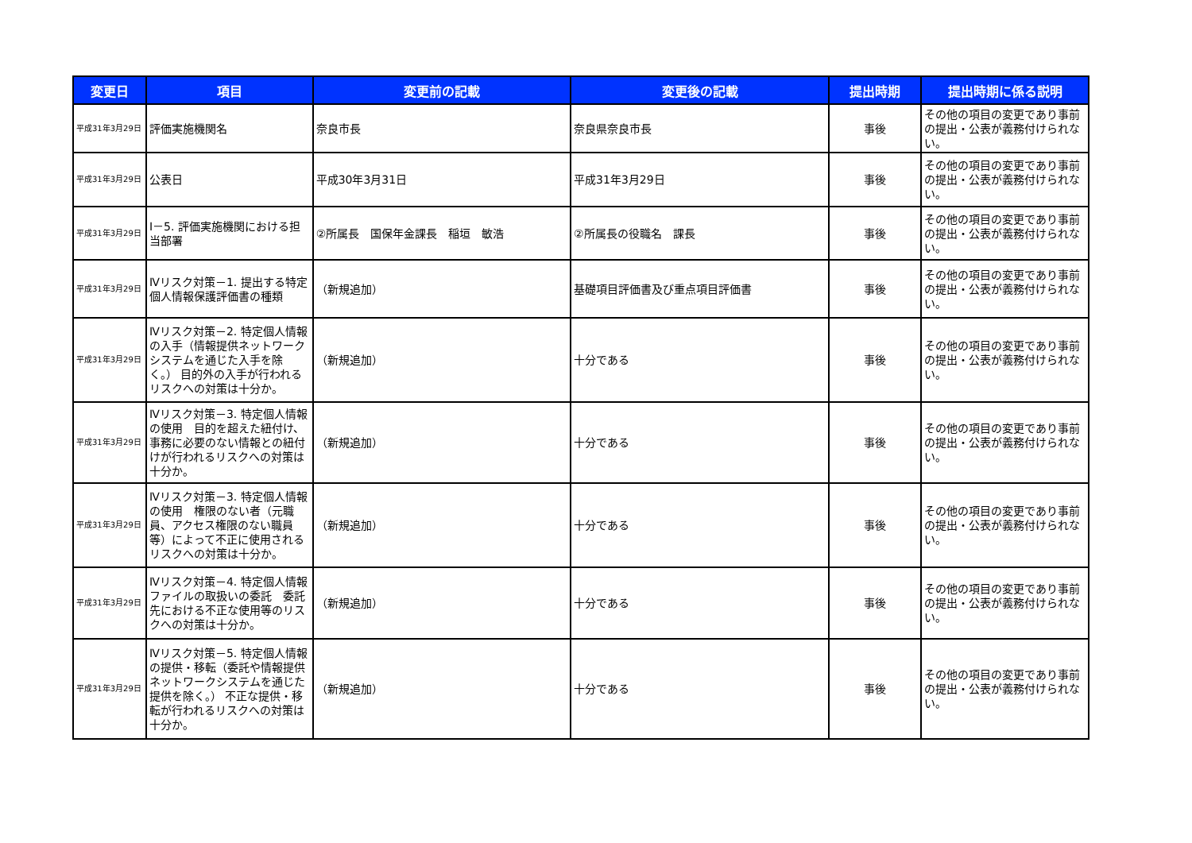| 変更日 | 項目 | 変更前の記載 | 変更後の記載 | 提出時期 | 提出時期に係る説明 |
| --- | --- | --- | --- | --- | --- |
| 平成31年3月29日 | 評価実施機関名 | 奈良市長 | 奈良県奈良市長 | 事後 | その他の項目の変更であり事前の提出・公表が義務付けられない。 |
| 平成31年3月29日 | 公表日 | 平成30年3月31日 | 平成31年3月29日 | 事後 | その他の項目の変更であり事前の提出・公表が義務付けられない。 |
| 平成31年3月29日 | Ⅰ－5. 評価実施機関における担当部署 | ②所属長 国保年金課長 稲垣 敏浩 | ②所属長の役職名 課長 | 事後 | その他の項目の変更であり事前の提出・公表が義務付けられない。 |
| 平成31年3月29日 | Ⅳリスク対策－1. 提出する特定個人情報保護評価書の種類 | （新規追加） | 基礎項目評価書及び重点項目評価書 | 事後 | その他の項目の変更であり事前の提出・公表が義務付けられない。 |
| 平成31年3月29日 | Ⅳリスク対策－2. 特定個人情報の入手（情報提供ネットワークシステムを通じた入手を除く。） 目的外の入手が行われるリスクへの対策は十分か。 | （新規追加） | 十分である | 事後 | その他の項目の変更であり事前の提出・公表が義務付けられない。 |
| 平成31年3月29日 | Ⅳリスク対策－3. 特定個人情報の使用 目的を超えた紐付け、事務に必要のない情報との紐付けが行われるリスクへの対策は十分か。 | （新規追加） | 十分である | 事後 | その他の項目の変更であり事前の提出・公表が義務付けられない。 |
| 平成31年3月29日 | Ⅳリスク対策－3. 特定個人情報の使用 権限のない者（元職員、アクセス権限のない職員等）によって不正に使用されるリスクへの対策は十分か。 | （新規追加） | 十分である | 事後 | その他の項目の変更であり事前の提出・公表が義務付けられない。 |
| 平成31年3月29日 | Ⅳリスク対策－4. 特定個人情報ファイルの取扱いの委託 委託先における不正な使用等のリスクへの対策は十分か。 | （新規追加） | 十分である | 事後 | その他の項目の変更であり事前の提出・公表が義務付けられない。 |
| 平成31年3月29日 | Ⅳリスク対策－5. 特定個人情報の提供・移転（委託や情報提供ネットワークシステムを通じた提供を除く。） 不正な提供・移転が行われるリスクへの対策は十分か。 | （新規追加） | 十分である | 事後 | その他の項目の変更であり事前の提出・公表が義務付けられない。 |